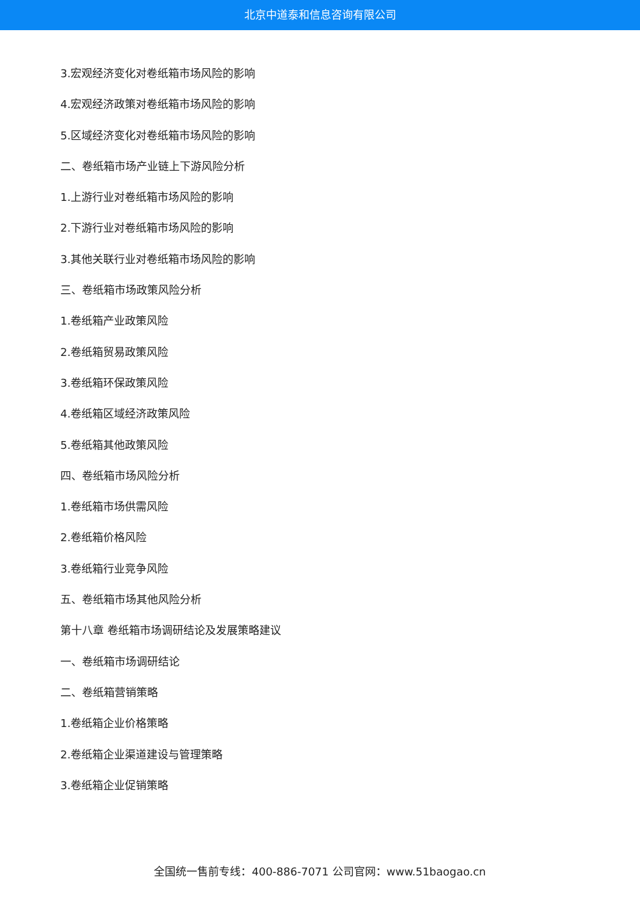北京中道泰和信息咨询有限公司
3.宏观经济变化对卷纸箱市场风险的影响
4.宏观经济政策对卷纸箱市场风险的影响
5.区域经济变化对卷纸箱市场风险的影响
二、卷纸箱市场产业链上下游风险分析
1.上游行业对卷纸箱市场风险的影响
2.下游行业对卷纸箱市场风险的影响
3.其他关联行业对卷纸箱市场风险的影响
三、卷纸箱市场政策风险分析
1.卷纸箱产业政策风险
2.卷纸箱贸易政策风险
3.卷纸箱环保政策风险
4.卷纸箱区域经济政策风险
5.卷纸箱其他政策风险
四、卷纸箱市场风险分析
1.卷纸箱市场供需风险
2.卷纸箱价格风险
3.卷纸箱行业竞争风险
五、卷纸箱市场其他风险分析
第十八章 卷纸箱市场调研结论及发展策略建议
一、卷纸箱市场调研结论
二、卷纸箱营销策略
1.卷纸箱企业价格策略
2.卷纸箱企业渠道建设与管理策略
3.卷纸箱企业促销策略
全国统一售前专线：400-886-7071 公司官网：www.51baogao.cn